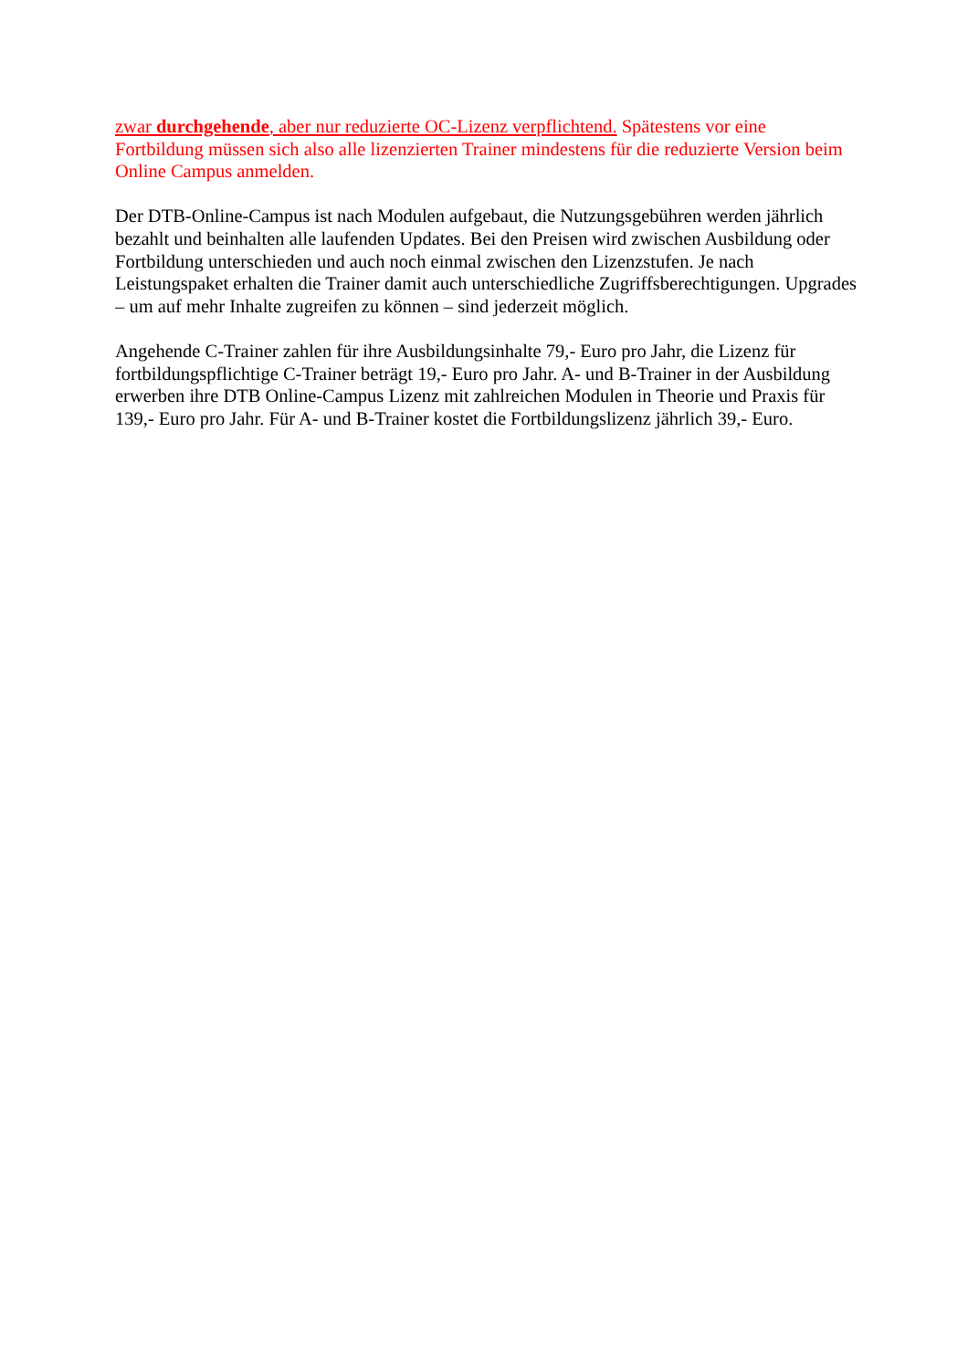zwar durchgehende, aber nur reduzierte OC-Lizenz verpflichtend. Spätestens vor eine Fortbildung müssen sich also alle lizenzierten Trainer mindestens für die reduzierte Version beim Online Campus anmelden.
Der DTB-Online-Campus ist nach Modulen aufgebaut, die Nutzungsgebühren werden jährlich bezahlt und beinhalten alle laufenden Updates. Bei den Preisen wird zwischen Ausbildung oder Fortbildung unterschieden und auch noch einmal zwischen den Lizenzstufen. Je nach Leistungspaket erhalten die Trainer damit auch unterschiedliche Zugriffsberechtigungen. Upgrades – um auf mehr Inhalte zugreifen zu können – sind jederzeit möglich.
Angehende C-Trainer zahlen für ihre Ausbildungsinhalte 79,- Euro pro Jahr, die Lizenz für fortbildungspflichtige C-Trainer beträgt 19,- Euro pro Jahr. A- und B-Trainer in der Ausbildung erwerben ihre DTB Online-Campus Lizenz mit zahlreichen Modulen in Theorie und Praxis für 139,- Euro pro Jahr. Für A- und B-Trainer kostet die Fortbildungslizenz jährlich 39,- Euro.